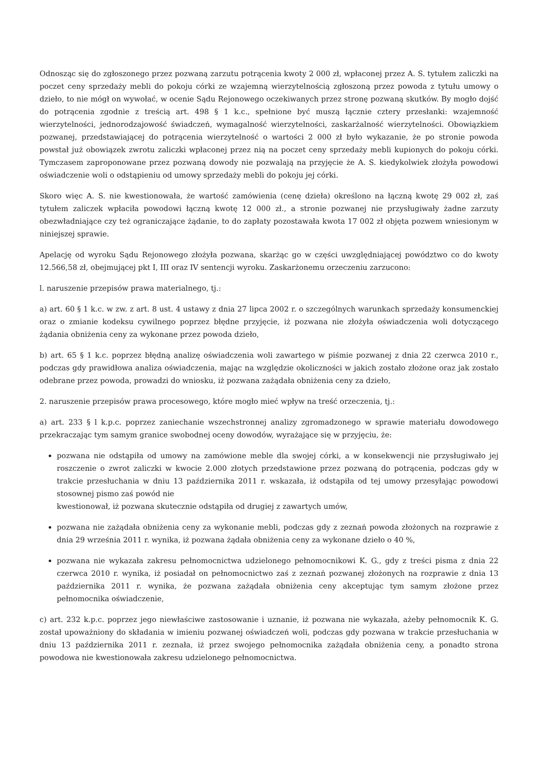Odnosząc się do zgłoszonego przez pozwaną zarzutu potrącenia kwoty 2 000 zł, wpłaconej przez A. S. tytułem zaliczki na poczet ceny sprzedaży mebli do pokoju córki ze wzajemną wierzytelnością zgłoszoną przez powoda z tytułu umowy o dzieło, to nie mógł on wywołać, w ocenie Sądu Rejonowego oczekiwanych przez stronę pozwaną skutków. By mogło dojść do potrącenia zgodnie z treścią art. 498 § 1 k.c., spełnione być muszą łącznie cztery przesłanki: wzajemność wierzytelności, jednorodzajowość świadczeń, wymagalność wierzytelności, zaskarżalność wierzytelności. Obowiązkiem pozwanej, przedstawiającej do potrącenia wierzytelność o wartości 2 000 zł było wykazanie, że po stronie powoda powstał już obowiązek zwrotu zaliczki wpłaconej przez nią na poczet ceny sprzedaży mebli kupionych do pokoju córki. Tymczasem zaproponowane przez pozwaną dowody nie pozwalają na przyjęcie że A. S. kiedykolwiek złożyła powodowi oświadczenie woli o odstąpieniu od umowy sprzedaży mebli do pokoju jej córki.
Skoro więc A. S. nie kwestionowała, że wartość zamówienia (cenę dzieła) określono na łączną kwotę 29 002 zł, zaś tytułem zaliczek wpłaciła powodowi łączną kwotę 12 000 zł., a stronie pozwanej nie przysługiwały żadne zarzuty obezwładniające czy też ograniczające żądanie, to do zapłaty pozostawała kwota 17 002 zł objęta pozwem wniesionym w niniejszej sprawie.
Apelację od wyroku Sądu Rejonowego złożyła pozwana, skarżąc go w części uwzględniającej powództwo co do kwoty 12.566,58 zł, obejmującej pkt I, III oraz IV sentencji wyroku. Zaskarżonemu orzeczeniu zarzucono:
l. naruszenie przepisów prawa materialnego, tj.:
a) art. 60 § 1 k.c. w zw. z art. 8 ust. 4 ustawy z dnia 27 lipca 2002 r. o szczególnych warunkach sprzedaży konsumenckiej oraz o zmianie kodeksu cywilnego poprzez błędne przyjęcie, iż pozwana nie złożyła oświadczenia woli dotyczącego żądania obniżenia ceny za wykonane przez powoda dzieło,
b) art. 65 § 1 k.c. poprzez błędną analizę oświadczenia woli zawartego w piśmie pozwanej z dnia 22 czerwca 2010 r., podczas gdy prawidłowa analiza oświadczenia, mając na względzie okoliczności w jakich zostało złożone oraz jak zostało odebrane przez powoda, prowadzi do wniosku, iż pozwana zażądała obniżenia ceny za dzieło,
2. naruszenie przepisów prawa procesowego, które mogło mieć wpływ na treść orzeczenia, tj.:
a) art. 233 § l k.p.c. poprzez zaniechanie wszechstronnej analizy zgromadzonego w sprawie materiału dowodowego przekraczając tym samym granice swobodnej oceny dowodów, wyrażające się w przyjęciu, że:
pozwana nie odstąpiła od umowy na zamówione meble dla swojej córki, a w konsekwencji nie przysługiwało jej roszczenie o zwrot zaliczki w kwocie 2.000 złotych przedstawione przez pozwaną do potrącenia, podczas gdy w trakcie przesłuchania w dniu 13 października 2011 r. wskazała, iż odstąpiła od tej umowy przesyłając powodowi stosownej pismo zaś powód nie
kwestionował, iż pozwana skutecznie odstąpiła od drugiej z zawartych umów,
pozwana nie zażądała obniżenia ceny za wykonanie mebli, podczas gdy z zeznań powoda złożonych na rozprawie z dnia 29 września 2011 r. wynika, iż pozwana żądała obniżenia ceny za wykonane dzieło o 40 %,
pozwana nie wykazała zakresu pełnomocnictwa udzielonego pełnomocnikowi K. G., gdy z treści pisma z dnia 22 czerwca 2010 r. wynika, iż posiadał on pełnomocnictwo zaś z zeznań pozwanej złożonych na rozprawie z dnia 13 października 2011 r. wynika, że pozwana zażądała obniżenia ceny akceptując tym samym złożone przez pełnomocnika oświadczenie,
c) art. 232 k.p.c. poprzez jego niewłaściwe zastosowanie i uznanie, iż pozwana nie wykazała, ażeby pełnomocnik K. G. został upoważniony do składania w imieniu pozwanej oświadczeń woli, podczas gdy pozwana w trakcie przesłuchania w dniu 13 października 2011 r. zeznała, iż przez swojego pełnomocnika zażądała obniżenia ceny, a ponadto strona powodowa nie kwestionowała zakresu udzielonego pełnomocnictwa.